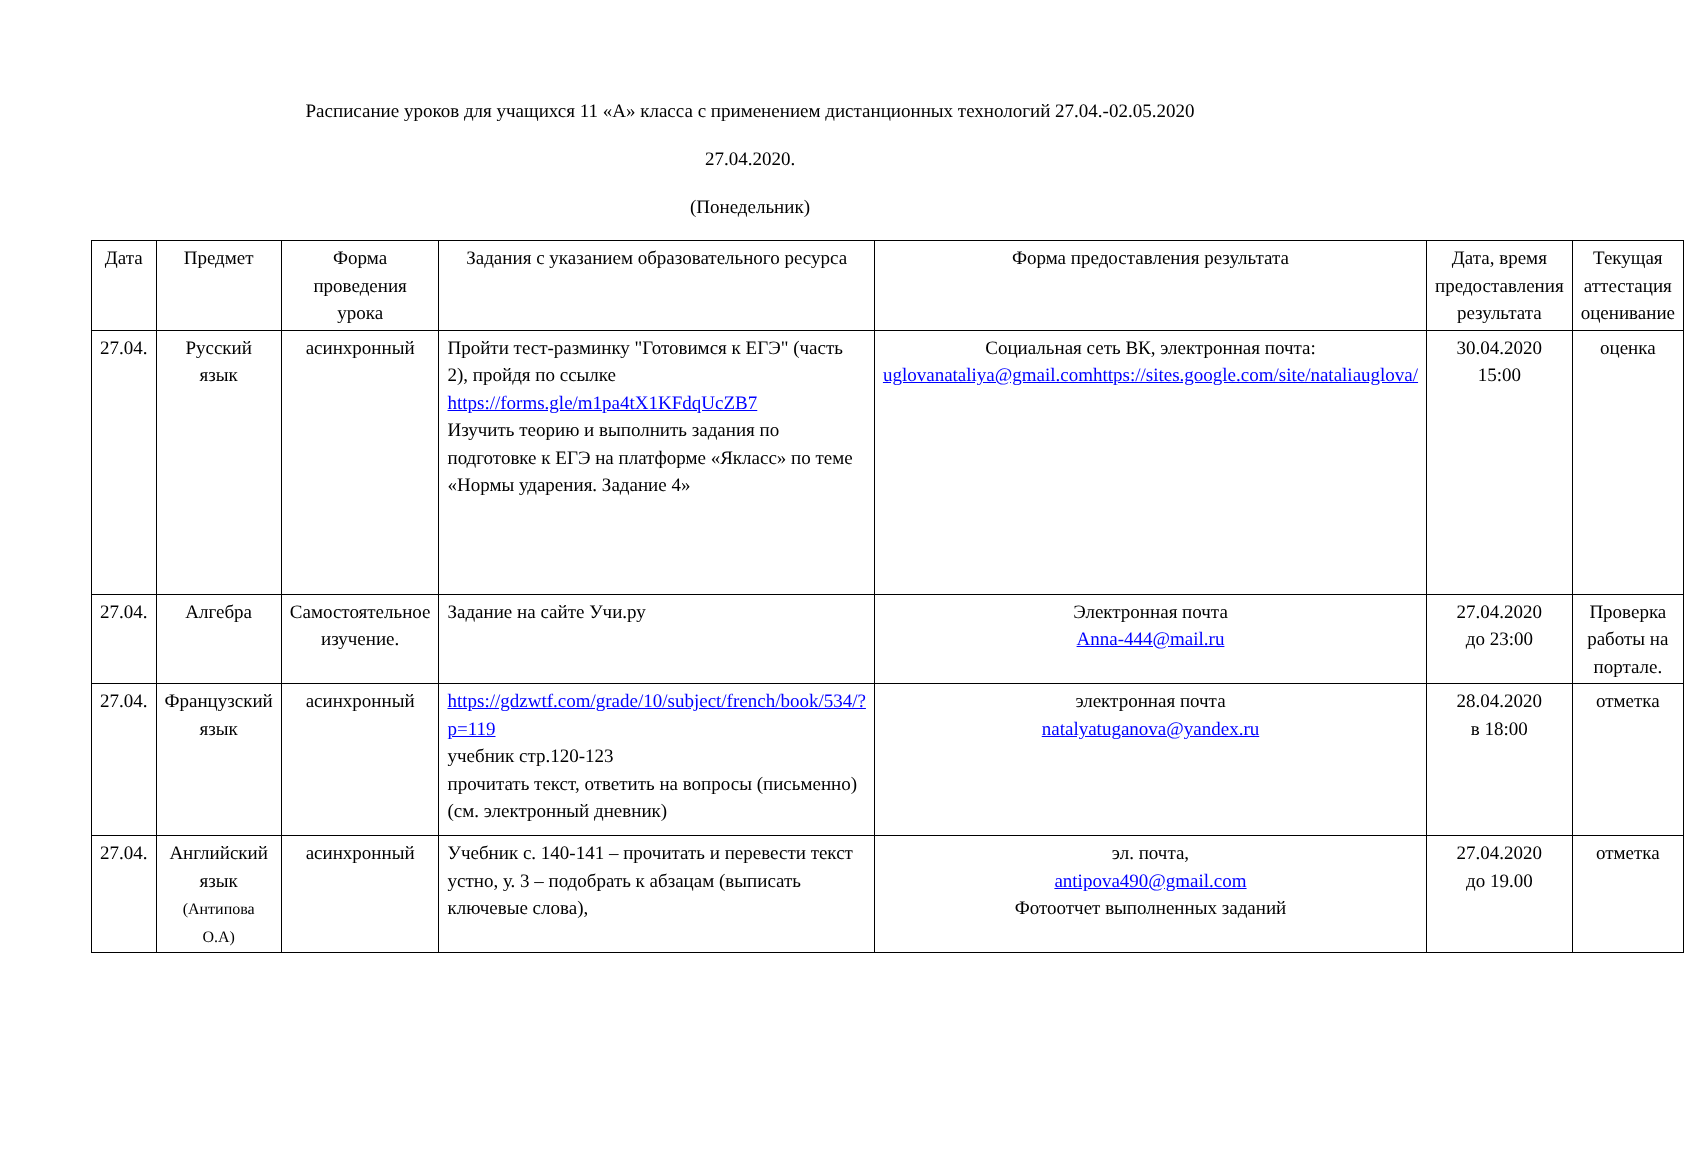Расписание уроков для учащихся 11 «А» класса с применением дистанционных технологий 27.04.-02.05.2020
27.04.2020.
(Понедельник)
| Дата | Предмет | Форма проведения урока | Задания с указанием образовательного ресурса | Форма предоставления результата | Дата, время предоставления результата | Текущая аттестация оценивание |
| --- | --- | --- | --- | --- | --- | --- |
| 27.04. | Русский язык | асинхронный | Пройти тест-разминку "Готовимся к ЕГЭ" (часть 2), пройдя по ссылке https://forms.gle/m1pa4tX1KFdqUcZB7 Изучить теорию и выполнить задания по подготовке к ЕГЭ на платформе «Якласс» по теме «Нормы ударения. Задание 4» | Социальная сеть ВК, электронная почта: uglovanataliya@gmail.comhttps://sites.google.com/site/nataliauglova/ | 30.04.2020 15:00 | оценка |
| 27.04. | Алгебра | Самостоятельное изучение. | Задание на сайте Учи.ру | Электронная почта Anna-444@mail.ru | 27.04.2020 до 23:00 | Проверка работы на портале. |
| 27.04. | Французский язык | асинхронный | https://gdzwtf.com/grade/10/subject/french/book/534/?p=119 учебник стр.120-123 прочитать текст, ответить на вопросы (письменно) (см. электронный дневник) | электронная почта natalyatuganova@yandex.ru | 28.04.2020 в 18:00 | отметка |
| 27.04. | Английский язык (Антипова О.А) | асинхронный | Учебник с. 140-141 – прочитать и перевести текст устно, у. 3 – подобрать к абзацам (выписать ключевые слова), | эл. почта, antipova490@gmail.com Фотоотчет выполненных заданий | 27.04.2020 до 19.00 | отметка |